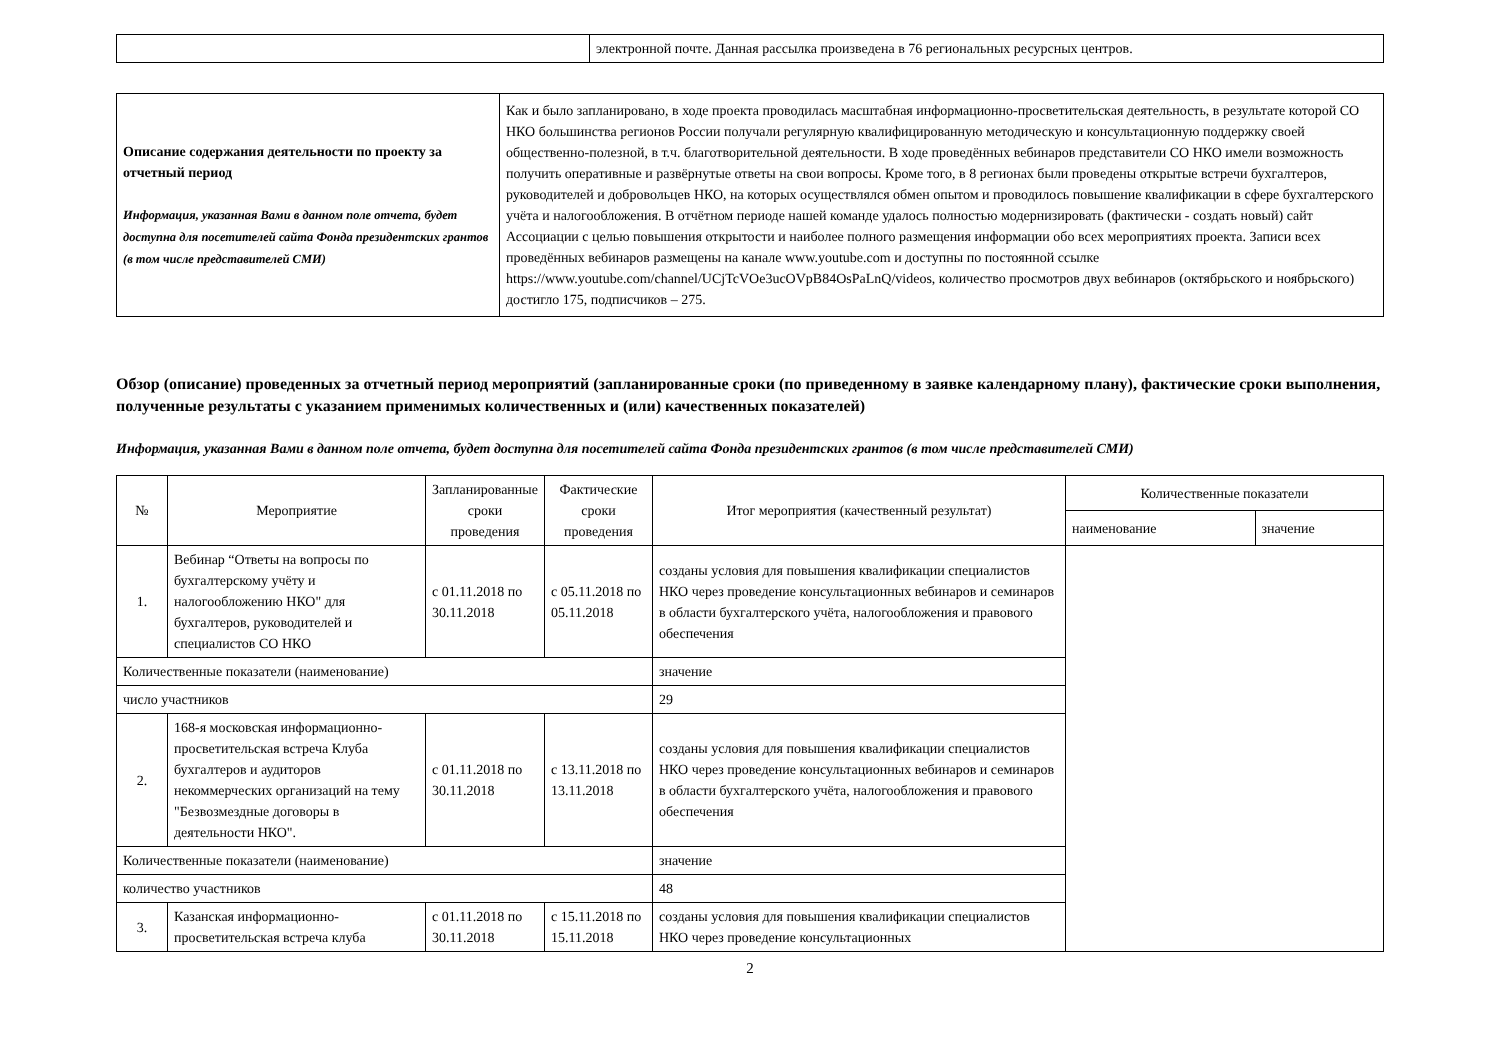| | электронной почте. Данная рассылка произведена в 76 региональных ресурсных центров. |
| Описание содержания деятельности по проекту за отчетный период Информация, указанная Вами в данном поле отчета, будет доступна для посетителей сайта Фонда президентских грантов (в том числе представителей СМИ) | Как и было запланировано, в ходе проекта проводилась масштабная информационно-просветительская деятельность, в результате которой СО НКО большинства регионов России получали регулярную квалифицированную методическую и консультационную поддержку своей общественно-полезной, в т.ч. благотворительной деятельности. В ходе проведённых вебинаров представители СО НКО имели возможность получить оперативные и развёрнутые ответы на свои вопросы. Кроме того, в 8 регионах были проведены открытые встречи бухгалтеров, руководителей и добровольцев НКО, на которых осуществлялся обмен опытом и проводилось повышение квалификации в сфере бухгалтерского учёта и налогообложения. В отчётном периоде нашей команде удалось полностью модернизировать (фактически - создать новый) сайт Ассоциации с целью повышения открытости и наиболее полного размещения информации обо всех мероприятиях проекта. Записи всех проведённых вебинаров размещены на канале www.youtube.com и доступны по постоянной ссылке https://www.youtube.com/channel/UCjTcVOe3ucOVpB84OsPaLnQ/videos, количество просмотров двух вебинаров (октябрьского и ноябрьского) достигло 175, подписчиков – 275. |
Обзор (описание) проведенных за отчетный период мероприятий (запланированные сроки (по приведенному в заявке календарному плану), фактические сроки выполнения, полученные результаты с указанием применимых количественных и (или) качественных показателей)
Информация, указанная Вами в данном поле отчета, будет доступна для посетителей сайта Фонда президентских грантов (в том числе представителей СМИ)
| № | Мероприятие | Запланированные сроки проведения | Фактические сроки проведения | Итог мероприятия (качественный результат) | Количественные показатели | |
| --- | --- | --- | --- | --- | --- | --- |
| | | | | | наименование | значение |
| 1. | Вебинар “Ответы на вопросы по бухгалтерскому учёту и налогообложению НКО" для бухгалтеров, руководителей и специалистов СО НКО | с 01.11.2018 по 30.11.2018 | с 05.11.2018 по 05.11.2018 | созданы условия для повышения квалификации специалистов НКО через проведение консультационных вебинаров и семинаров в области бухгалтерского учёта, налогообложения и правового обеспечения | | |
| Количественные показатели (наименование) | | | | значение | | |
| число участников | | | | 29 | | |
| 2. | 168-я московская информационно-просветительская встреча Клуба бухгалтеров и аудиторов некоммерческих организаций на тему "Безвозмездные договоры в деятельности НКО". | с 01.11.2018 по 30.11.2018 | с 13.11.2018 по 13.11.2018 | созданы условия для повышения квалификации специалистов НКО через проведение консультационных вебинаров и семинаров в области бухгалтерского учёта, налогообложения и правового обеспечения | | |
| Количественные показатели (наименование) | | | | значение | | |
| количество участников | | | | 48 | | |
| 3. | Казанская информационно-просветительская встреча клуба | с 01.11.2018 по 30.11.2018 | с 15.11.2018 по 15.11.2018 | созданы условия для повышения квалификации специалистов НКО через проведение консультационных | | |
2